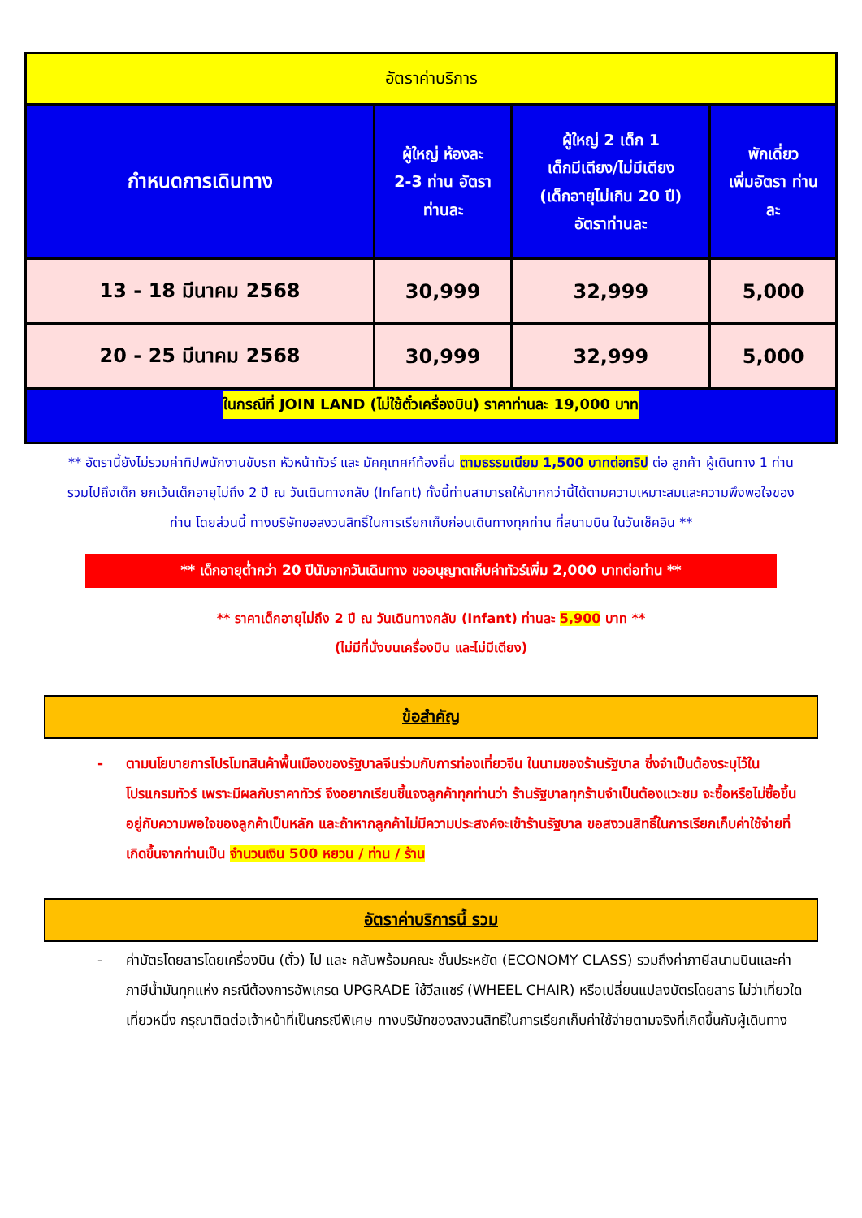| อัตราค่าบริการ | | | |
| --- | --- | --- | --- |
| กำหนดการเดินทาง | ผู้ใหญ่ ห้องละ 2-3 ท่าน อัตรา ท่านละ | ผู้ใหญ่ 2 เด็ก 1 เด็กมีเตียง/ไม่มีเตียง (เด็กอายุไม่เกิน 20 ปี) อัตราท่านละ | พักเดี่ยว เพิ่มอัตรา ท่าน ละ |
| 13 - 18 มีนาคม 2568 | 30,999 | 32,999 | 5,000 |
| 20 - 25 มีนาคม 2568 | 30,999 | 32,999 | 5,000 |
| ในกรณีที่ JOIN LAND (ไม่ใช้ตั๋วเครื่องบิน) ราคาท่านละ 19,000 บาท | | | |
** อัตรานี้ยังไม่รวมค่าทิปพนักงานขับรถ หัวหน้าทัวร์ และ มัคคุเทศก์ท้องถิ่น ตามธรรมเนียม 1,500 บาทต่อทริป ต่อ ลูกค้า ผู้เดินทาง 1 ท่าน รวมไปถึงเด็ก ยกเว้นเด็กอายุไม่ถึง 2 ปี ณ วันเดินทางกลับ (Infant) ทั้งนี้ท่านสามารถให้มากกว่านี้ได้ตามความเหมาะสมและความพึงพอใจของท่าน โดยส่วนนี้ ทางบริษัทขอสงวนสิทธิ์ในการเรียกเก็บก่อนเดินทางทุกท่าน ที่สนามบิน ในวันเช็คอิน **
** เด็กอายุต่ำกว่า 20 ปีนับจากวันเดินทาง ขออนุญาตเก็บค่าทัวร์เพิ่ม 2,000 บาทต่อท่าน **
** ราคาเด็กอายุไม่ถึง 2 ปี ณ วันเดินทางกลับ (Infant) ท่านละ 5,900 บาท **
(ไม่มีที่นั่งบนเครื่องบิน และไม่มีเตียง)
ข้อสำคัญ
- ตามนโยบายการโปรโมทสินค้าพื้นเมืองของรัฐบาลจีนร่วมกับการท่องเที่ยวจีน ในนามของร้านรัฐบาล ซึ่งจำเป็นต้องระบุไว้ในโปรแกรมทัวร์ เพราะมีผลกับราคาทัวร์ จึงอยากเรียนชี้แจงลูกค้าทุกท่านว่า ร้านรัฐบาลทุกร้านจำเป็นต้องแวะชม จะซื้อหรือไม่ซื้อขึ้นอยู่กับความพอใจของลูกค้าเป็นหลัก และถ้าหากลูกค้าไม่มีความประสงค์จะเข้าร้านรัฐบาล ขอสงวนสิทธิ์ในการเรียกเก็บค่าใช้จ่ายที่เกิดขึ้นจากท่านเป็น จำนวนเงิน 500 หยวน / ท่าน / ร้าน
อัตราค่าบริการนี้ รวม
- ค่าบัตรโดยสารโดยเครื่องบิน (ตั๋ว) ไป และ กลับพร้อมคณะ ชั้นประหยัด (ECONOMY CLASS) รวมถึงค่าภาษีสนามบินและค่าภาษีน้ำมันทุกแห่ง กรณีต้องการอัพเกรด UPGRADE ใช้วีลแชร์ (WHEEL CHAIR) หรือเปลี่ยนแปลงบัตรโดยสาร ไม่ว่าเที่ยวใด เที่ยวหนึ่ง กรุณาติดต่อเจ้าหน้าที่เป็นกรณีพิเศษ ทางบริษัทของสงวนสิทธิ์ในการเรียกเก็บค่าใช้จ่ายตามจริงที่เกิดขึ้นกับผู้เดินทาง